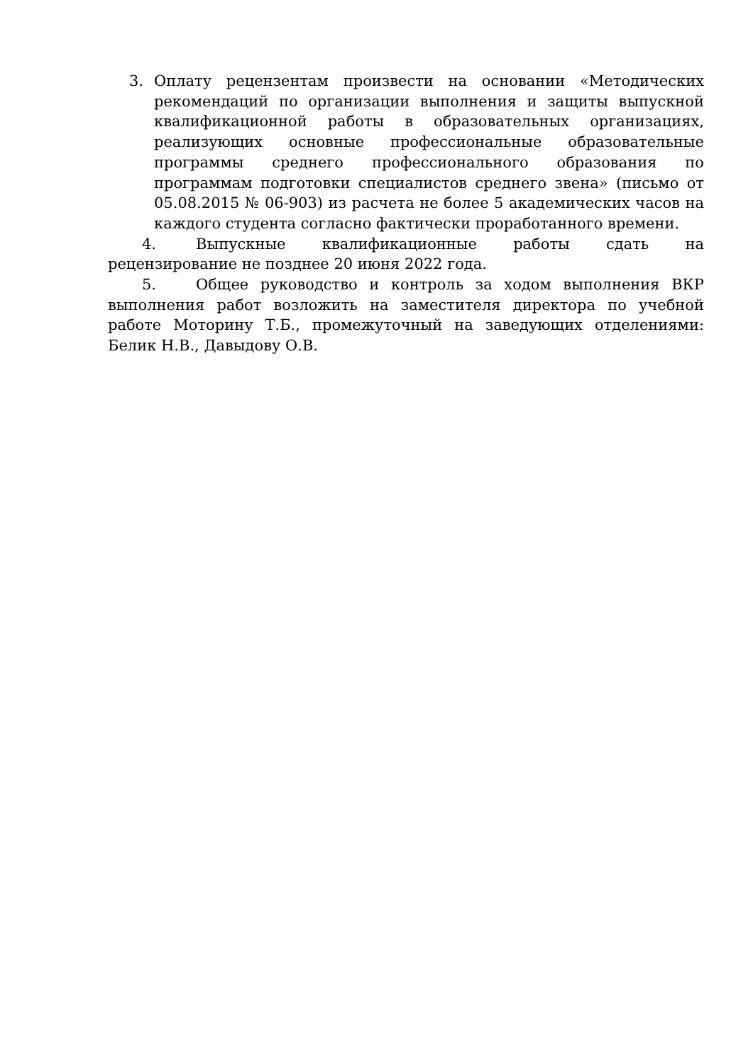3. Оплату рецензентам произвести на основании «Методических рекомендаций по организации выполнения и защиты выпускной квалификационной работы в образовательных организациях, реализующих основные профессиональные образовательные программы среднего профессионального образования по программам подготовки специалистов среднего звена» (письмо от 05.08.2015 № 06-903) из расчета не более 5 академических часов на каждого студента согласно фактически проработанного времени.
4. Выпускные квалификационные работы сдать на рецензирование не позднее 20 июня 2022 года.
5. Общее руководство и контроль за ходом выполнения ВКР выполнения работ возложить на заместителя директора по учебной работе Моторину Т.Б., промежуточный на заведующих отделениями: Белик Н.В., Давыдову О.В.